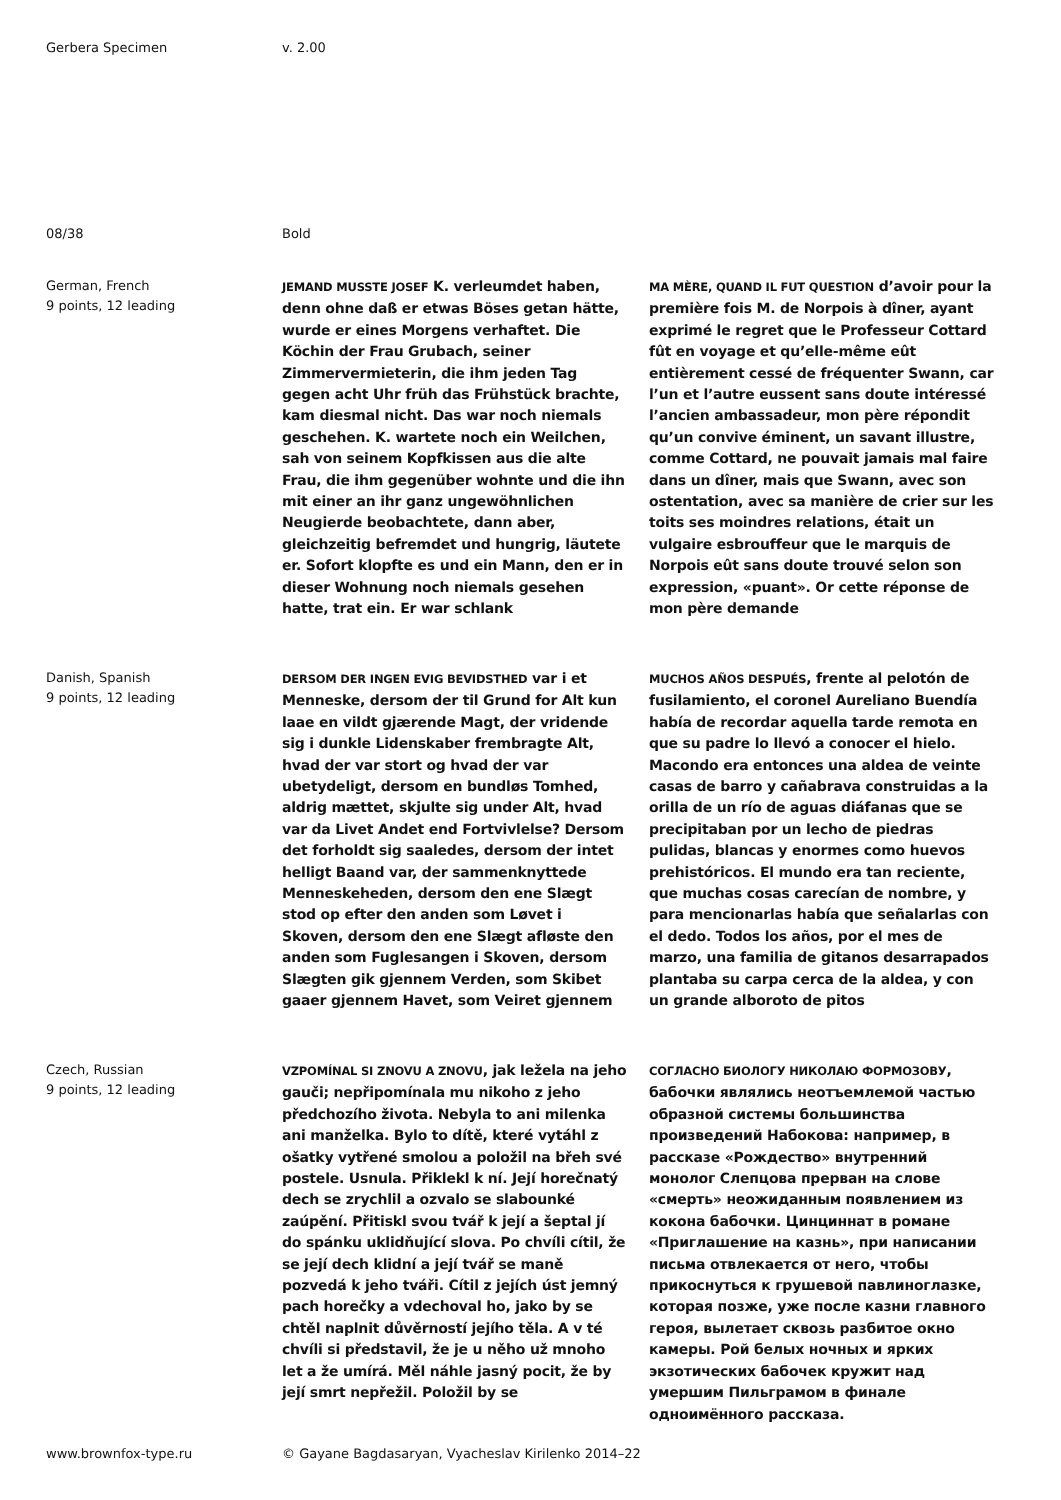Gerbera Specimen v. 2.00
08/38 Bold
German, French
9 points, 12 leading
JEMAND MUSSTE JOSEF K. verleumdet haben, denn ohne daß er etwas Böses getan hätte, wurde er eines Morgens verhaftet. Die Köchin der Frau Grubach, seiner Zimmervermieterin, die ihm jeden Tag gegen acht Uhr früh das Frühstück brachte, kam diesmal nicht. Das war noch niemals geschehen. K. wartete noch ein Weilchen, sah von seinem Kopfkissen aus die alte Frau, die ihm gegenüber wohnte und die ihn mit einer an ihr ganz ungewöhnlichen Neugierde beobachtete, dann aber, gleichzeitig befremdet und hungrig, läutete er. Sofort klopfte es und ein Mann, den er in dieser Wohnung noch niemals gesehen hatte, trat ein. Er war schlank
MA MÈRE, QUAND IL FUT QUESTION d’avoir pour la première fois M. de Norpois à dîner, ayant exprimé le regret que le Professeur Cottard fût en voyage et qu’elle-même eût entièrement cessé de fréquenter Swann, car l’un et l’autre eussent sans doute intéressé l’ancien ambassadeur, mon père répondit qu’un convive éminent, un savant illustre, comme Cottard, ne pouvait jamais mal faire dans un dîner, mais que Swann, avec son ostentation, avec sa manière de crier sur les toits ses moindres relations, était un vulgaire esbrouffeur que le marquis de Norpois eût sans doute trouvé selon son expression, «puant». Or cette réponse de mon père demande
Danish, Spanish
9 points, 12 leading
DERSOM DER INGEN EVIG BEVIDSTHED var i et Menneske, dersom der til Grund for Alt kun laae en vildt gjærende Magt, der vridende sig i dunkle Lidenskaber frembragte Alt, hvad der var stort og hvad der var ubetydeligt, dersom en bundløs Tomhed, aldrig mættet, skjulte sig under Alt, hvad var da Livet Andet end Fortvivlelse? Dersom det forholdt sig saaledes, dersom der intet helligt Baand var, der sammenknyttede Menneskeheden, dersom den ene Slægt stod op efter den anden som Løvet i Skoven, dersom den ene Slægt afløste den anden som Fuglesangen i Skoven, dersom Slægten gik gjennem Verden, som Skibet gaaer gjennem Havet, som Veiret gjennem
MUCHOS AÑOS DESPUÉS, frente al pelotón de fusilamiento, el coronel Aureliano Buendía había de recordar aquella tarde remota en que su padre lo llevó a conocer el hielo. Macondo era entonces una aldea de veinte casas de barro y cañabrava construidas a la orilla de un río de aguas diáfanas que se precipitaban por un lecho de piedras pulidas, blancas y enormes como huevos prehistóricos. El mundo era tan reciente, que muchas cosas carecían de nombre, y para mencionarlas había que señalarlas con el dedo. Todos los años, por el mes de marzo, una familia de gitanos desarrapados plantaba su carpa cerca de la aldea, y con un grande alboroto de pitos
Czech, Russian
9 points, 12 leading
VZPOMÍNAL SI ZNOVU A ZNOVU, jak ležela na jeho gauči; nepřipomínala mu nikoho z jeho předchozího života. Nebyla to ani milenka ani manželka. Bylo to dítě, které vytáhl z ošatky vytřené smolou a položil na břeh své postele. Usnula. Přiklekl k ní. Její horečnatý dech se zrychlil a ozvalo se slabounké zaúpění. Přitiskl svou tvář k její a šeptal jí do spánku uklidňující slova. Po chvíli cítil, že se její dech klidní a její tvář se maně pozvedá k jeho tváři. Cítil z jejích úst jemný pach horečky a vdechoval ho, jako by se chtěl naplnit důvěrností jejího těla. A v té chvíli si představil, že je u něho už mnoho let a že umírá. Měl náhle jasný pocit, že by její smrt nepřežil. Položil by se
СОГЛАСНО БИОЛОГУ НИКОЛАЮ ФОРМОЗОВУ, бабочки являлись неотъемлемой частью образной системы большинства произведений Набокова: например, в рассказе «Рождество» внутренний монолог Слепцова прерван на слове «смерть» неожиданным появлением из кокона бабочки. Цинциннат в романе «Приглашение на казнь», при написании письма отвлекается от него, чтобы прикоснуться к грушевой павлиноглазке, которая позже, уже после казни главного героя, вылетает сквозь разбитое окно камеры. Рой белых ночных и ярких экзотических бабочек кружит над умершим Пильграмом в финале одноимённого рассказа.
www.brownfox-type.ru © Gayane Bagdasaryan, Vyacheslav Kirilenko 2014–22